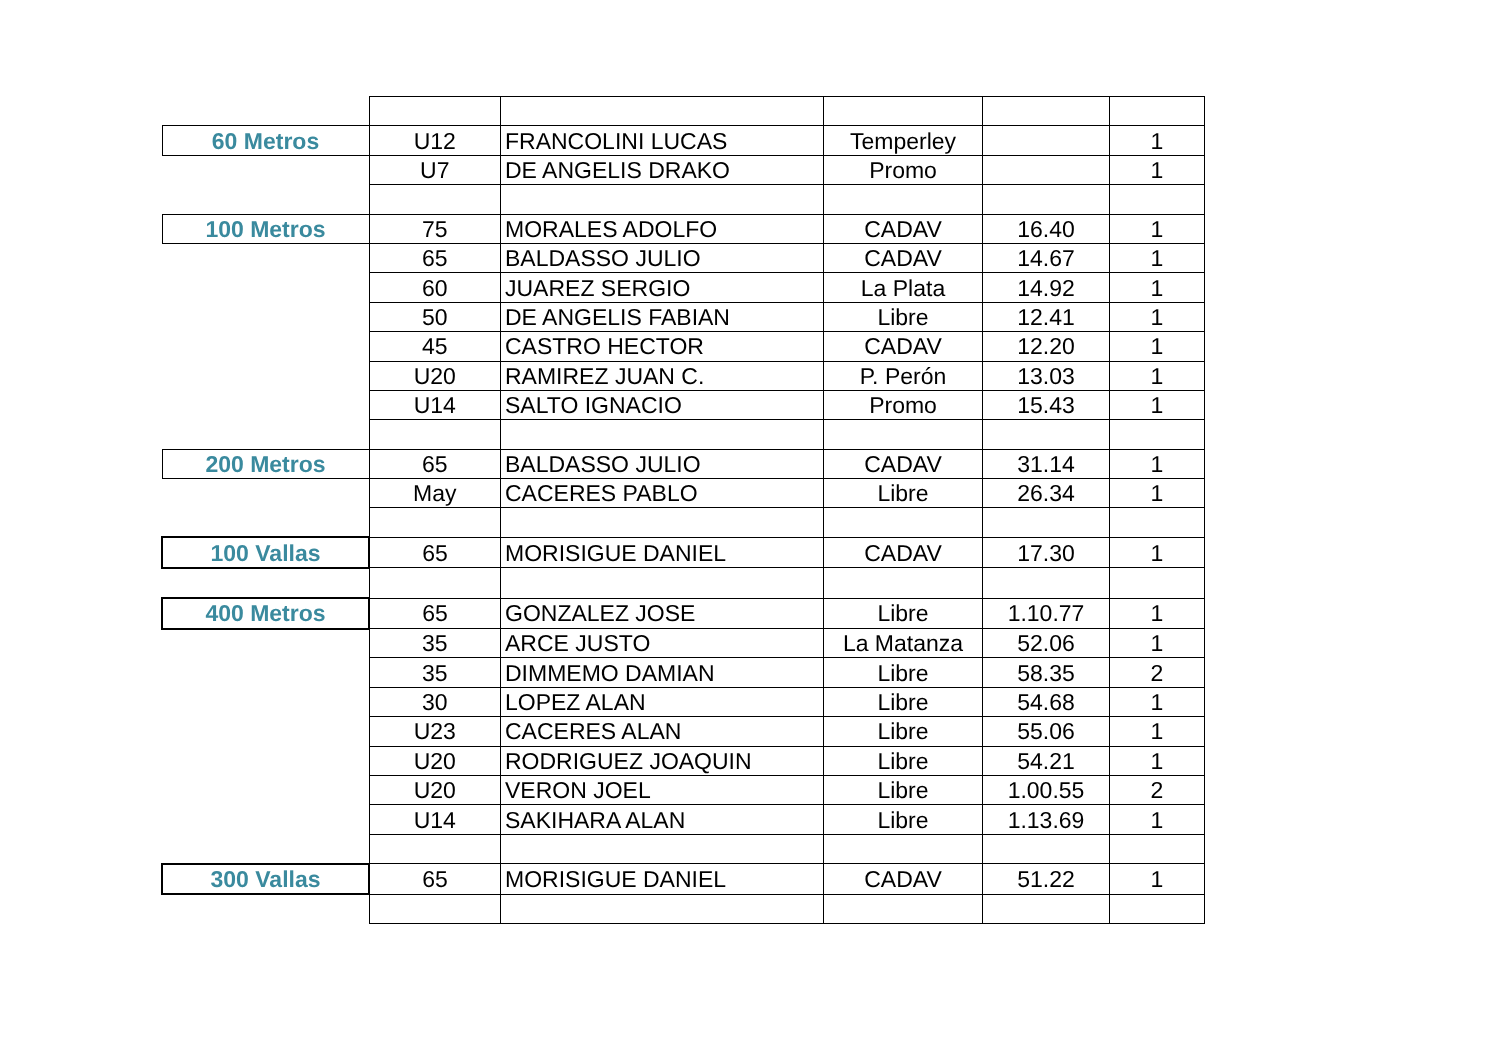| 60 Metros | U12 | FRANCOLINI LUCAS | Temperley | | 1 |
| | U7 | DE ANGELIS DRAKO | Promo | | 1 |
| 100 Metros | 75 | MORALES ADOLFO | CADAV | 16.40 | 1 |
| | 65 | BALDASSO JULIO | CADAV | 14.67 | 1 |
| | 60 | JUAREZ SERGIO | La Plata | 14.92 | 1 |
| | 50 | DE ANGELIS FABIAN | Libre | 12.41 | 1 |
| | 45 | CASTRO HECTOR | CADAV | 12.20 | 1 |
| | U20 | RAMIREZ JUAN C. | P. Perón | 13.03 | 1 |
| | U14 | SALTO IGNACIO | Promo | 15.43 | 1 |
| 200 Metros | 65 | BALDASSO JULIO | CADAV | 31.14 | 1 |
| | May | CACERES PABLO | Libre | 26.34 | 1 |
| 100 Vallas | 65 | MORISIGUE DANIEL | CADAV | 17.30 | 1 |
| 400 Metros | 65 | GONZALEZ JOSE | Libre | 1.10.77 | 1 |
| | 35 | ARCE JUSTO | La Matanza | 52.06 | 1 |
| | 35 | DIMMEMO DAMIAN | Libre | 58.35 | 2 |
| | 30 | LOPEZ ALAN | Libre | 54.68 | 1 |
| | U23 | CACERES ALAN | Libre | 55.06 | 1 |
| | U20 | RODRIGUEZ JOAQUIN | Libre | 54.21 | 1 |
| | U20 | VERON JOEL | Libre | 1.00.55 | 2 |
| | U14 | SAKIHARA ALAN | Libre | 1.13.69 | 1 |
| 300 Vallas | 65 | MORISIGUE DANIEL | CADAV | 51.22 | 1 |